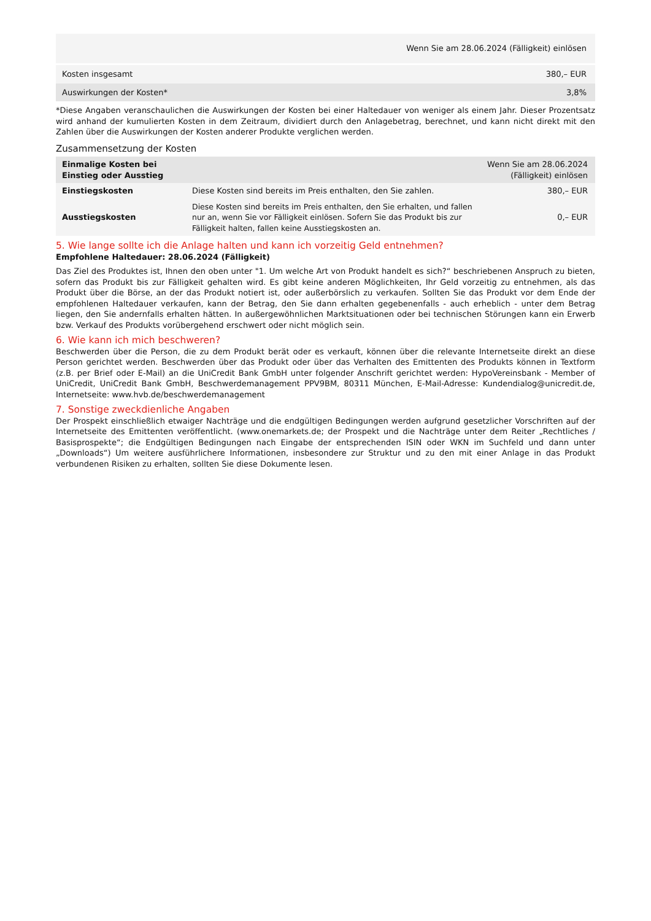| | Wenn Sie am 28.06.2024 (Fälligkeit) einlösen |
| --- | --- |
| Kosten insgesamt | 380,– EUR |
| Auswirkungen der Kosten* | 3,8% |
*Diese Angaben veranschaulichen die Auswirkungen der Kosten bei einer Haltedauer von weniger als einem Jahr. Dieser Prozentsatz wird anhand der kumulierten Kosten in dem Zeitraum, dividiert durch den Anlagebetrag, berechnet, und kann nicht direkt mit den Zahlen über die Auswirkungen der Kosten anderer Produkte verglichen werden.
Zusammensetzung der Kosten
| Einmalige Kosten bei Einstieg oder Ausstieg | | Wenn Sie am 28.06.2024 (Fälligkeit) einlösen |
| --- | --- | --- |
| Einstiegskosten | Diese Kosten sind bereits im Preis enthalten, den Sie zahlen. | 380,– EUR |
| Ausstiegskosten | Diese Kosten sind bereits im Preis enthalten, den Sie erhalten, und fallen nur an, wenn Sie vor Fälligkeit einlösen. Sofern Sie das Produkt bis zur Fälligkeit halten, fallen keine Ausstiegskosten an. | 0,– EUR |
5. Wie lange sollte ich die Anlage halten und kann ich vorzeitig Geld entnehmen?
Empfohlene Haltedauer: 28.06.2024 (Fälligkeit)
Das Ziel des Produktes ist, Ihnen den oben unter "1. Um welche Art von Produkt handelt es sich?“ beschriebenen Anspruch zu bieten, sofern das Produkt bis zur Fälligkeit gehalten wird. Es gibt keine anderen Möglichkeiten, Ihr Geld vorzeitig zu entnehmen, als das Produkt über die Börse, an der das Produkt notiert ist, oder außerbörslich zu verkaufen. Sollten Sie das Produkt vor dem Ende der empfohlenen Haltedauer verkaufen, kann der Betrag, den Sie dann erhalten gegebenenfalls - auch erheblich - unter dem Betrag liegen, den Sie andernfalls erhalten hätten. In außergewöhnlichen Marktsituationen oder bei technischen Störungen kann ein Erwerb bzw. Verkauf des Produkts vorübergehend erschwert oder nicht möglich sein.
6. Wie kann ich mich beschweren?
Beschwerden über die Person, die zu dem Produkt berät oder es verkauft, können über die relevante Internetseite direkt an diese Person gerichtet werden. Beschwerden über das Produkt oder über das Verhalten des Emittenten des Produkts können in Textform (z.B. per Brief oder E-Mail) an die UniCredit Bank GmbH unter folgender Anschrift gerichtet werden: HypoVereinsbank - Member of UniCredit, UniCredit Bank GmbH, Beschwerdemanagement PPV9BM, 80311 München, E-Mail-Adresse: Kundendialog@unicredit.de, Internetseite: www.hvb.de/beschwerdemanagement
7. Sonstige zweckdienliche Angaben
Der Prospekt einschließlich etwaiger Nachträge und die endgültigen Bedingungen werden aufgrund gesetzlicher Vorschriften auf der Internetseite des Emittenten veröffentlicht. (www.onemarkets.de; der Prospekt und die Nachträge unter dem Reiter „Rechtliches / Basisprospekte“; die Endgültigen Bedingungen nach Eingabe der entsprechenden ISIN oder WKN im Suchfeld und dann unter „Downloads“) Um weitere ausführlichere Informationen, insbesondere zur Struktur und zu den mit einer Anlage in das Produkt verbundenen Risiken zu erhalten, sollten Sie diese Dokumente lesen.